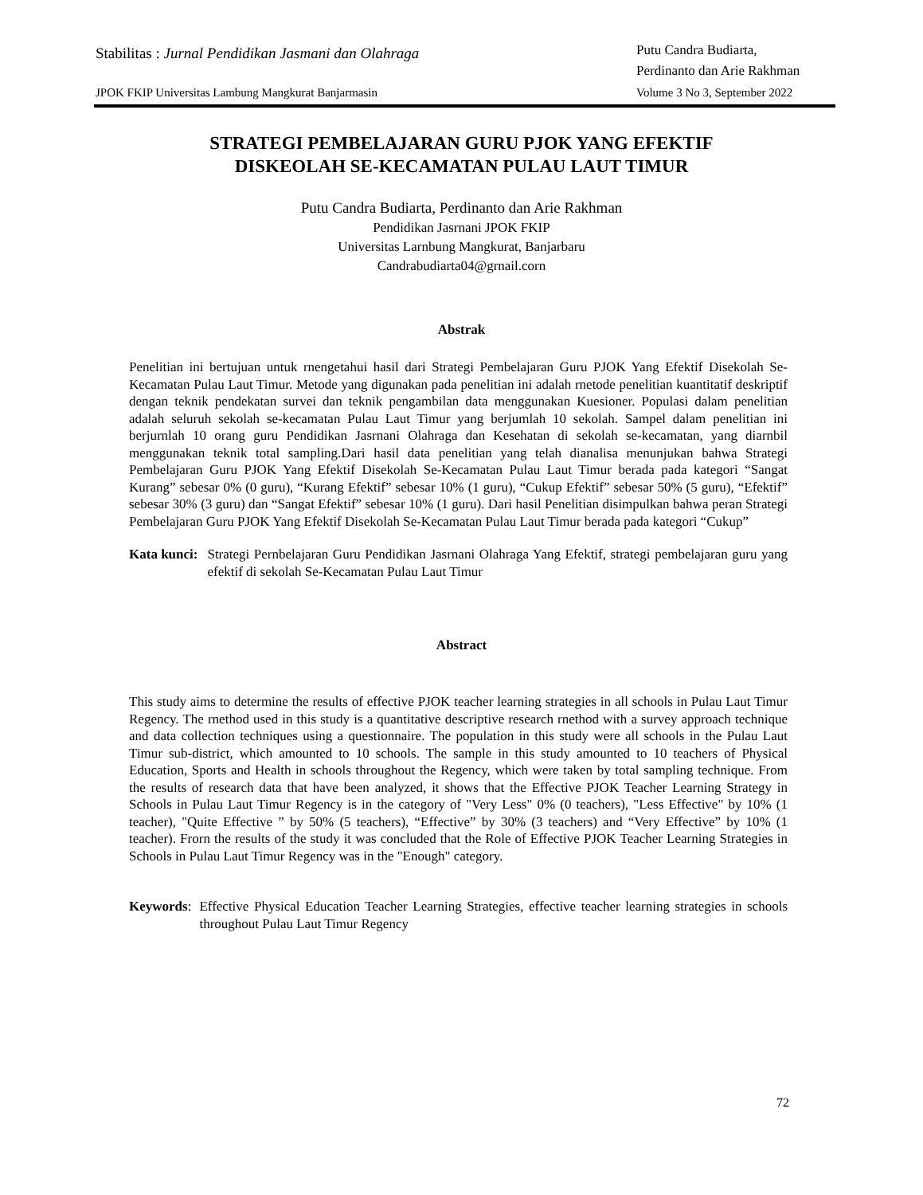Stabilitas : Jurnal Pendidikan Jasmani dan Olahraga
Putu Candra Budiarta,
Perdinanto dan Arie Rakhman
JPOK FKIP Universitas Lambung Mangkurat Banjarmasin
Volume 3 No 3, September 2022
STRATEGI PEMBELAJARAN GURU PJOK YANG EFEKTIF
DISKEOLAH SE-KECAMATAN PULAU LAUT TIMUR
Putu Candra Budiarta, Perdinanto dan Arie Rakhman
Pendidikan Jasrnani JPOK FKIP
Universitas Larnbung Mangkurat, Banjarbaru
Candrabudiarta04@grnail.corn
Abstrak
Penelitian ini bertujuan untuk rnengetahui hasil dari Strategi Pembelajaran Guru PJOK Yang Efektif Disekolah Se-Kecamatan Pulau Laut Timur. Metode yang digunakan pada penelitian ini adalah rnetode penelitian kuantitatif deskriptif dengan teknik pendekatan survei dan teknik pengambilan data menggunakan Kuesioner. Populasi dalam penelitian adalah seluruh sekolah se-kecamatan Pulau Laut Timur yang berjumlah 10 sekolah. Sampel dalam penelitian ini berjurnlah 10 orang guru Pendidikan Jasrnani Olahraga dan Kesehatan di sekolah se-kecamatan, yang diarnbil menggunakan teknik total sampling.Dari hasil data penelitian yang telah dianalisa menunjukan bahwa Strategi Pembelajaran Guru PJOK Yang Efektif Disekolah Se-Kecamatan Pulau Laut Timur berada pada kategori “Sangat Kurang” sebesar 0% (0 guru), “Kurang Efektif” sebesar 10% (1 guru), “Cukup Efektif” sebesar 50% (5 guru), “Efektif” sebesar 30% (3 guru) dan “Sangat Efektif” sebesar 10% (1 guru). Dari hasil Penelitian disimpulkan bahwa peran Strategi Pembelajaran Guru PJOK Yang Efektif Disekolah Se-Kecamatan Pulau Laut Timur berada pada kategori “Cukup”
Kata kunci: Strategi Pernbelajaran Guru Pendidikan Jasrnani Olahraga Yang Efektif, strategi pembelajaran guru yang efektif di sekolah Se-Kecamatan Pulau Laut Timur
Abstract
This study aims to determine the results of effective PJOK teacher learning strategies in all schools in Pulau Laut Timur Regency. The rnethod used in this study is a quantitative descriptive research rnethod with a survey approach technique and data collection techniques using a questionnaire. The population in this study were all schools in the Pulau Laut Timur sub-district, which amounted to 10 schools. The sample in this study amounted to 10 teachers of Physical Education, Sports and Health in schools throughout the Regency, which were taken by total sampling technique. From the results of research data that have been analyzed, it shows that the Effective PJOK Teacher Learning Strategy in Schools in Pulau Laut Timur Regency is in the category of "Very Less" 0% (0 teachers), "Less Effective" by 10% (1 teacher), "Quite Effective ” by 50% (5 teachers), “Effective” by 30% (3 teachers) and “Very Effective” by 10% (1 teacher). Frorn the results of the study it was concluded that the Role of Effective PJOK Teacher Learning Strategies in Schools in Pulau Laut Timur Regency was in the "Enough" category.
Keywords: Effective Physical Education Teacher Learning Strategies, effective teacher learning strategies in schools throughout Pulau Laut Timur Regency
72